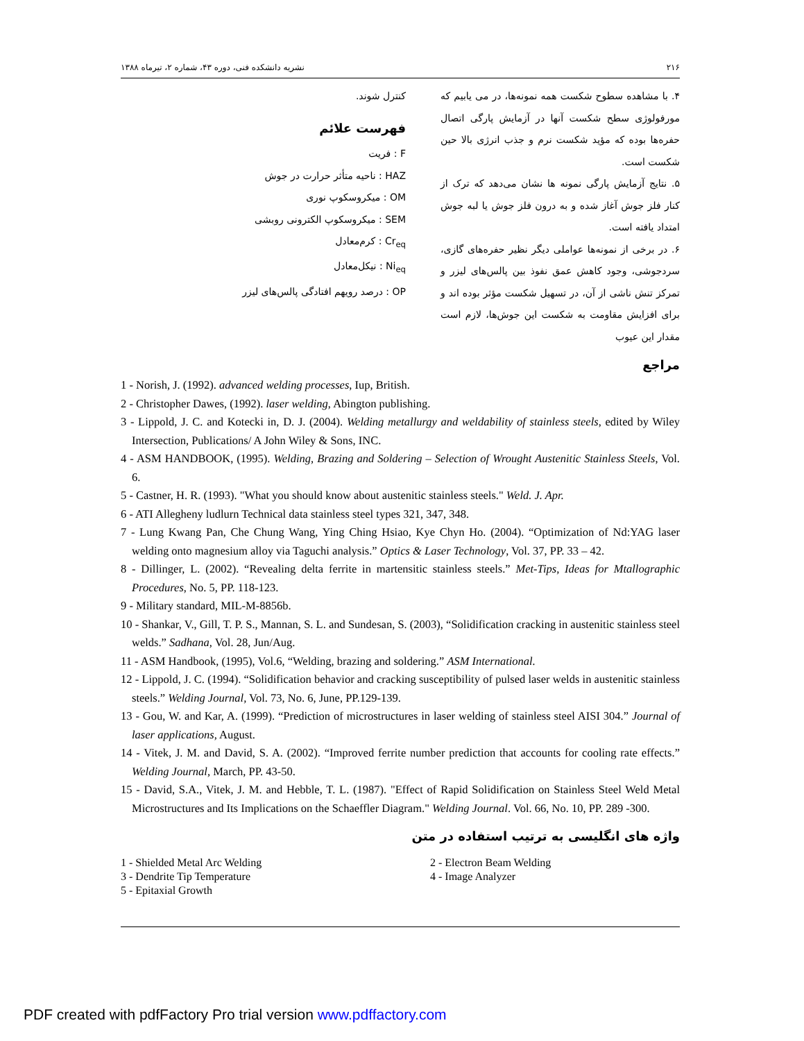۲۱۶ نشریه دانشکده فنی، دوره ۴۳، شماره ۲، تیرماه ۱۳۸۸
۴. با مشاهده سطوح شکست همه نمونه‌ها، در می یابیم که مورفولوژی سطح شکست آنها در آزمایش پارگی اتصال حفره‌ها بوده که مؤید شکست نرم و جذب انرژی بالا حین شکست است.
۵. نتایج آزمایش پارگی نمونه ها نشان می‌دهد که ترک از کنار فلز جوش آغاز شده و به درون فلز جوش یا لبه جوش امتداد یافته است.
۶. در برخی از نمونه‌ها عواملی دیگر نظیر حفره‌های گازی، سردجوشی، وجود کاهش عمق نفوذ بین پالس‌های لیزر و تمرکز تنش ناشی از آن، در تسهیل شکست مؤثر بوده اند و برای افزایش مقاومت به شکست این جوش‌ها، لازم است مقدار این عیوب
کنترل شوند.
فهرست علائم
F : فریت
HAZ : ناحیه متأثر حرارت در جوش
OM : میکروسکوپ نوری
SEM : میکروسکوپ الکترونی روبشی
Cr<sub>eq</sub> : کرم‌معادل
Ni<sub>eq</sub> : نیکل‌معادل
OP : درصد رویهم افتادگی پالس‌های لیزر
مراجع
1 - Norish, J. (1992). advanced welding processes, Iup, British.
2 - Christopher Dawes, (1992). laser welding, Abington publishing.
3 - Lippold, J. C. and Kotecki in, D. J. (2004). Welding metallurgy and weldability of stainless steels, edited by Wiley Intersection, Publications/ A John Wiley & Sons, INC.
4 - ASM HANDBOOK, (1995). Welding, Brazing and Soldering – Selection of Wrought Austenitic Stainless Steels, Vol. 6.
5 - Castner, H. R. (1993). "What you should know about austenitic stainless steels." Weld. J. Apr.
6 - ATI Allegheny ludlurn Technical data stainless steel types 321, 347, 348.
7 - Lung Kwang Pan, Che Chung Wang, Ying Ching Hsiao, Kye Chyn Ho. (2004). “Optimization of Nd:YAG laser welding onto magnesium alloy via Taguchi analysis.” Optics & Laser Technology, Vol. 37, PP. 33 – 42.
8 - Dillinger, L. (2002). “Revealing delta ferrite in martensitic stainless steels.” Met-Tips, Ideas for Mtallographic Procedures, No. 5, PP. 118-123.
9 - Military standard, MIL-M-8856b.
10 - Shankar, V., Gill, T. P. S., Mannan, S. L. and Sundesan, S. (2003), “Solidification cracking in austenitic stainless steel welds.” Sadhana, Vol. 28, Jun/Aug.
11 - ASM Handbook, (1995), Vol.6, “Welding, brazing and soldering.” ASM International.
12 - Lippold, J. C. (1994). “Solidification behavior and cracking susceptibility of pulsed laser welds in austenitic stainless steels.” Welding Journal, Vol. 73, No. 6, June, PP.129-139.
13 - Gou, W. and Kar, A. (1999). “Prediction of microstructures in laser welding of stainless steel AISI 304.” Journal of laser applications, August.
14 - Vitek, J. M. and David, S. A. (2002). “Improved ferrite number prediction that accounts for cooling rate effects.” Welding Journal, March, PP. 43-50.
15 - David, S.A., Vitek, J. M. and Hebble, T. L. (1987). "Effect of Rapid Solidification on Stainless Steel Weld Metal Microstructures and Its Implications on the Schaeffler Diagram." Welding Journal. Vol. 66, No. 10, PP. 289 -300.
واژه های انگلیسی به ترتیب استفاده در متن
1 - Shielded Metal Arc Welding
2 - Electron Beam Welding
3 - Dendrite Tip Temperature
4 - Image Analyzer
5 - Epitaxial Growth
PDF created with pdfFactory Pro trial version www.pdffactory.com